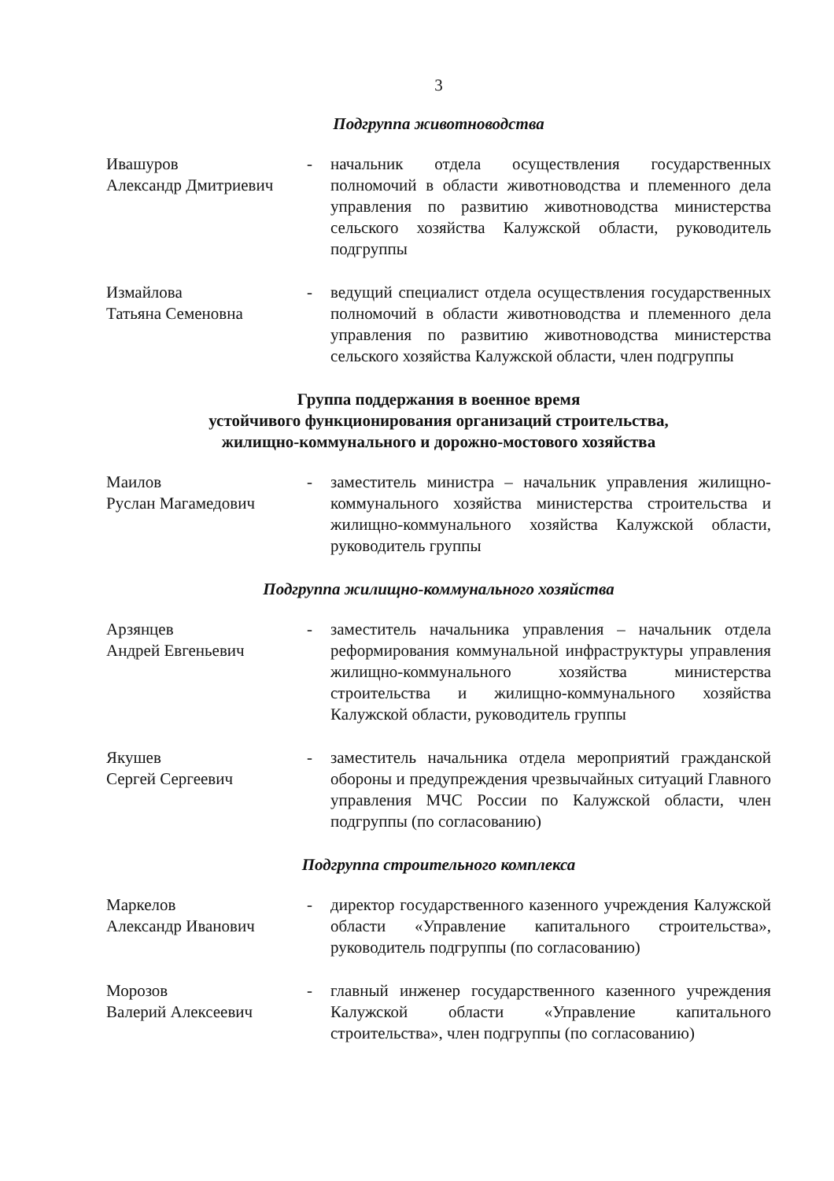3
Подгруппа животноводства
Ивашуров
Александр Дмитриевич
- начальник отдела осуществления государственных полномочий в области животноводства и племенного дела управления по развитию животноводства министерства сельского хозяйства Калужской области, руководитель подгруппы
Измайлова
Татьяна Семеновна
- ведущий специалист отдела осуществления государственных полномочий в области животноводства и племенного дела управления по развитию животноводства министерства сельского хозяйства Калужской области, член подгруппы
Группа поддержания в военное время
устойчивого функционирования организаций строительства,
жилищно-коммунального и дорожно-мостового хозяйства
Маилов
Руслан Магамедович
- заместитель министра – начальник управления жилищно-коммунального хозяйства министерства строительства и жилищно-коммунального хозяйства Калужской области, руководитель группы
Подгруппа жилищно-коммунального хозяйства
Арзянцев
Андрей Евгеньевич
- заместитель начальника управления – начальник отдела реформирования коммунальной инфраструктуры управления жилищно-коммунального хозяйства министерства строительства и жилищно-коммунального хозяйства Калужской области, руководитель группы
Якушев
Сергей Сергеевич
- заместитель начальника отдела мероприятий гражданской обороны и предупреждения чрезвычайных ситуаций Главного управления МЧС России по Калужской области, член подгруппы (по согласованию)
Подгруппа строительного комплекса
Маркелов
Александр Иванович
- директор государственного казенного учреждения Калужской области «Управление капитального строительства», руководитель подгруппы (по согласованию)
Морозов
Валерий Алексеевич
- главный инженер государственного казенного учреждения Калужской области «Управление капитального строительства», член подгруппы (по согласованию)